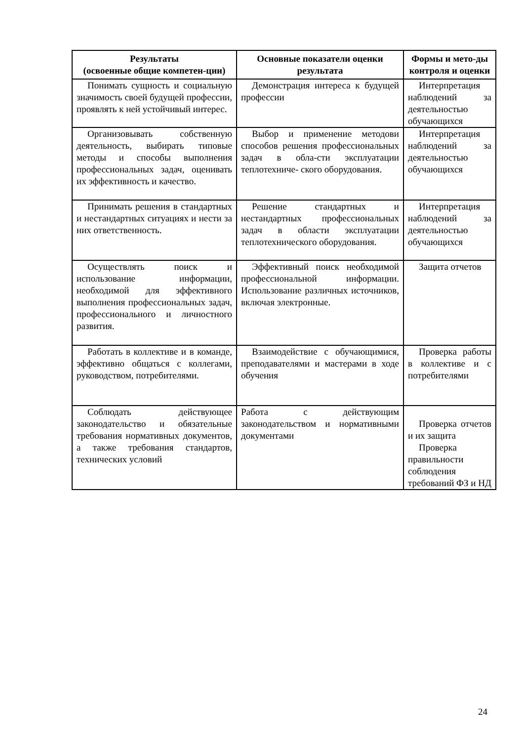| Результаты (освоенные общие компетен-ции) | Основные показатели оценки результата | Формы и мето-ды контроля и оценки |
| --- | --- | --- |
| Понимать сущность и социальную значимость своей будущей профессии, проявлять к ней устойчивый интерес. | Демонстрация интереса к будущей профессии | Интерпретация наблюдений за деятельностью обучающихся |
| Организовывать собственную деятельность, выбирать типовые методы и способы выполнения профессиональных задач, оценивать их эффективность и качество. | Выбор и применение методови способов решения профессиональных задач в обла-сти эксплуатации теплотехниче- ского оборудования. | Интерпретация наблюдений за деятельностью обучающихся |
| Принимать решения в стандартных и нестандартных ситуациях и нести за них ответственность. | Решение стандартных и нестандартных профессиональных задач в области эксплуатации теплотехнического оборудования. | Интерпретация наблюдений за деятельностью обучающихся |
| Осуществлять поиск и использование информации, необходимой для эффективного выполнения профессиональных задач, профессионального и личностного развития. | Эффективный поиск необходимой профессиональной информации. Использование различных источников, включая электронные. | Защита отчетов |
| Работать в коллективе и в команде, эффективно общаться с коллегами, руководством, потребителями. | Взаимодействие с обучающимися, преподавателями и мастерами в ходе обучения | Проверка работы в коллективе и с потребителями |
| Соблюдать действующее законодательство и обязательные требования нормативных документов, а также требования стандартов, технических условий | Работа с действующим законодательством и нормативными документами | Проверка отчетов и их защита Проверка правильности соблюдения требований ФЗ и НД |
24